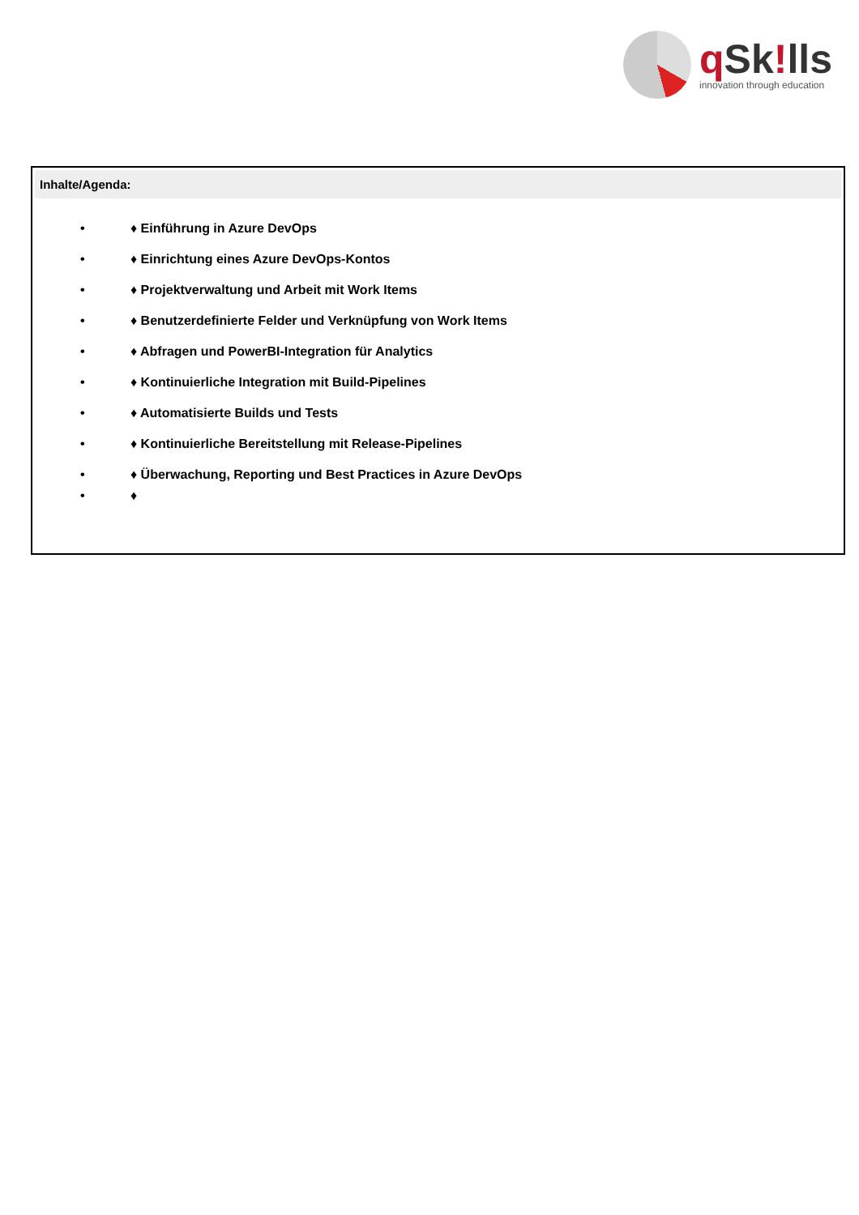q Sk!lls
innovation through education
Inhalte/Agenda:
• ♦ Einführung in Azure DevOps
• ♦ Einrichtung eines Azure DevOps-Kontos
• ♦ Projektverwaltung und Arbeit mit Work Items
• ♦ Benutzerdefinierte Felder und Verknüpfung von Work Items
• ♦ Abfragen und PowerBI-Integration für Analytics
• ♦ Kontinuierliche Integration mit Build-Pipelines
• ♦ Automatisierte Builds und Tests
• ♦ Kontinuierliche Bereitstellung mit Release-Pipelines
• ♦ Überwachung, Reporting und Best Practices in Azure DevOps
• ♦